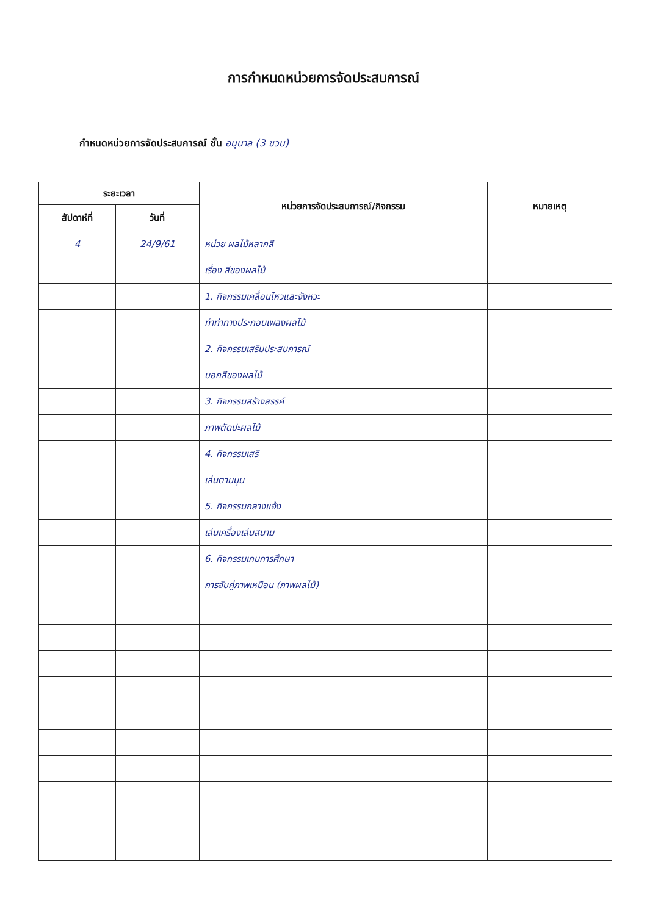การกำหนดหน่วยการจัดประสบการณ์
กำหนดหน่วยการจัดประสบการณ์ ชั้น อนุบาล (3 ขวบ)
| ระยะเวลา | | หน่วยการจัดประสบการณ์/กิจกรรม | หมายเหตุ |
| --- | --- | --- | --- |
| สัปดาห์ที่ | วันที่ | | |
| 4 | 24/9/61 | หน่วย ผลไม้หลากสี | |
| | | เรื่อง สีของผลไม้ | |
| | | 1. กิจกรรมเคลื่อนไหวและจังหวะ | |
| | | ทำท่าทางประกอบเพลงผลไม้ | |
| | | 2. กิจกรรมเสริมประสบการณ์ | |
| | | บอกสีของผลไม้ | |
| | | 3. กิจกรรมสร้างสรรค์ | |
| | | ภาพตัดปะผลไม้ | |
| | | 4. กิจกรรมเสรี | |
| | | เล่นตามมุม | |
| | | 5. กิจกรรมกลางแจ้ง | |
| | | เล่นเครื่องเล่นสนาม | |
| | | 6. กิจกรรมเกมการศึกษา | |
| | | การจับคู่ภาพเหมือน (ภาพผลไม้) | |